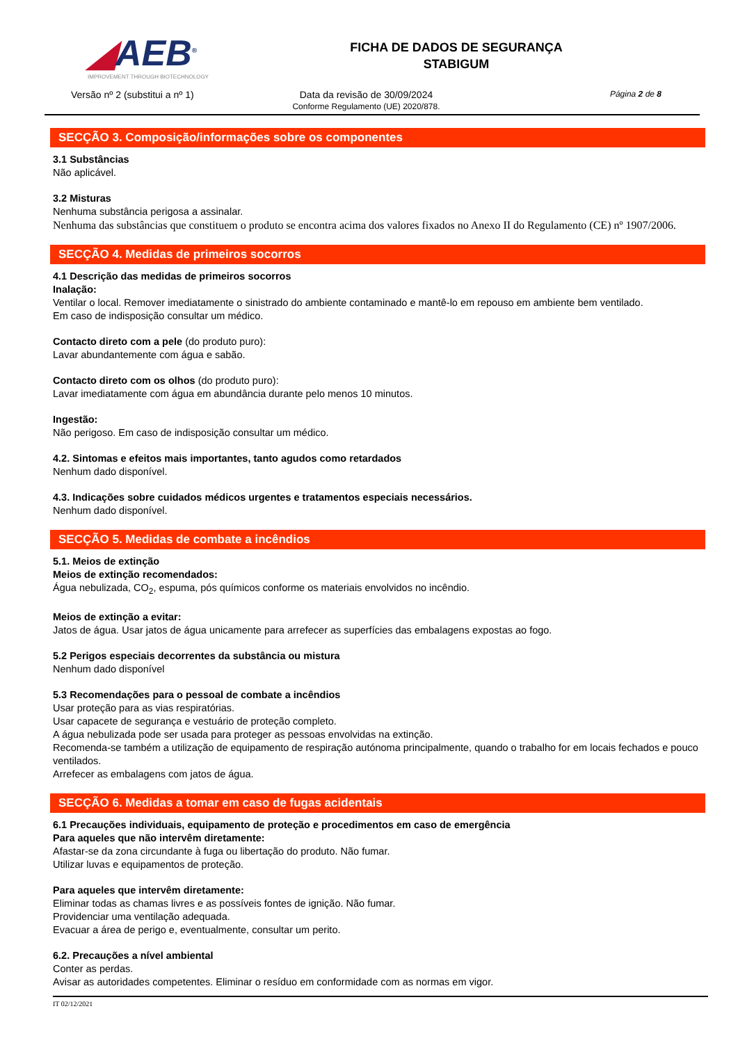◢AEB<sup>®</sup>
IMPROVEMENT THROUGH BIOTECHNOLOGY
FICHA DE DADOS DE SEGURANÇA
STABIGUM
Versão nº 2 (substitui a nº 1) Data da revisão de 30/09/2024
Conforme Regulamento (UE) 2020/878.
Página 2 de 8
SECÇÃO 3. Composição/informações sobre os componentes
3.1 Substâncias
Não aplicável.
3.2 Misturas
Nenhuma substância perigosa a assinalar.
Nenhuma das substâncias que constituem o produto se encontra acima dos valores fixados no Anexo II do Regulamento (CE) nº 1907/2006.
SECÇÃO 4. Medidas de primeiros socorros
4.1 Descrição das medidas de primeiros socorros
Inalação:
Ventilar o local. Remover imediatamente o sinistrado do ambiente contaminado e mantê-lo em repouso em ambiente bem ventilado.
Em caso de indisposição consultar um médico.
Contacto direto com a pele (do produto puro):
Lavar abundantemente com água e sabão.
Contacto direto com os olhos (do produto puro):
Lavar imediatamente com água em abundância durante pelo menos 10 minutos.
Ingestão:
Não perigoso. Em caso de indisposição consultar um médico.
4.2. Sintomas e efeitos mais importantes, tanto agudos como retardados
Nenhum dado disponível.
4.3. Indicações sobre cuidados médicos urgentes e tratamentos especiais necessários.
Nenhum dado disponível.
SECÇÃO 5. Medidas de combate a incêndios
5.1. Meios de extinção
Meios de extinção recomendados:
Água nebulizada, CO<sub>2</sub>, espuma, pós químicos conforme os materiais envolvidos no incêndio.
Meios de extinção a evitar:
Jatos de água. Usar jatos de água unicamente para arrefecer as superfícies das embalagens expostas ao fogo.
5.2 Perigos especiais decorrentes da substância ou mistura
Nenhum dado disponível
5.3 Recomendações para o pessoal de combate a incêndios
Usar proteção para as vias respiratórias.
Usar capacete de segurança e vestuário de proteção completo.
A água nebulizada pode ser usada para proteger as pessoas envolvidas na extinção.
Recomenda-se também a utilização de equipamento de respiração autónoma principalmente, quando o trabalho for em locais fechados e pouco ventilados.
Arrefecer as embalagens com jatos de água.
SECÇÃO 6. Medidas a tomar em caso de fugas acidentais
6.1 Precauções individuais, equipamento de proteção e procedimentos em caso de emergência
Para aqueles que não intervêm diretamente:
Afastar-se da zona circundante à fuga ou libertação do produto. Não fumar.
Utilizar luvas e equipamentos de proteção.
Para aqueles que intervêm diretamente:
Eliminar todas as chamas livres e as possíveis fontes de ignição. Não fumar.
Providenciar uma ventilação adequada.
Evacuar a área de perigo e, eventualmente, consultar um perito.
6.2. Precauções a nível ambiental
Conter as perdas.
Avisar as autoridades competentes. Eliminar o resíduo em conformidade com as normas em vigor.
IT 02/12/2021